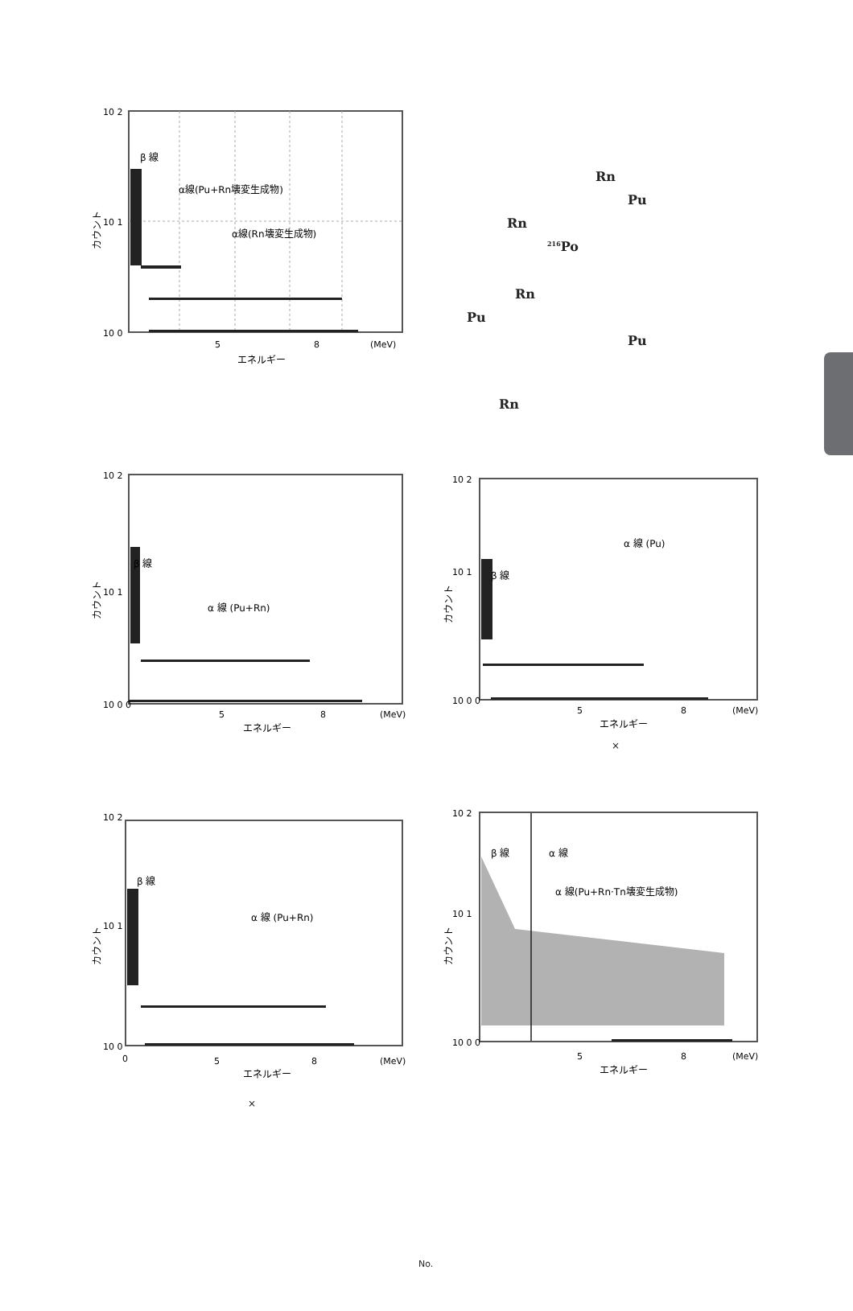10 2
10 1
10 0
β 線
α線(Pu+Rn壊変生成物)
α線(Rn壊変生成物)
5
8
(MeV)
エネルギー
カウント
Rn
Pu
Rn
<sup>216</sup>Po
Rn
Pu
Pu
Rn
10 2
10 1
10 0 0
β 線
α 線 (Pu+Rn)
5
8
(MeV)
エネルギー
カウント
10 2
10 1
10 0 0
β 線
α 線 (Pu)
5
8
(MeV)
エネルギー
カウント
×
10 2
10 1
10 0
β 線
α 線 (Pu+Rn)
0
5
8
(MeV)
エネルギー
カウント
×
10 2
10 1
10 0 0
β 線
α 線
α 線(Pu+Rn·Tn壊変生成物)
5
8
(MeV)
エネルギー
カウント
No.